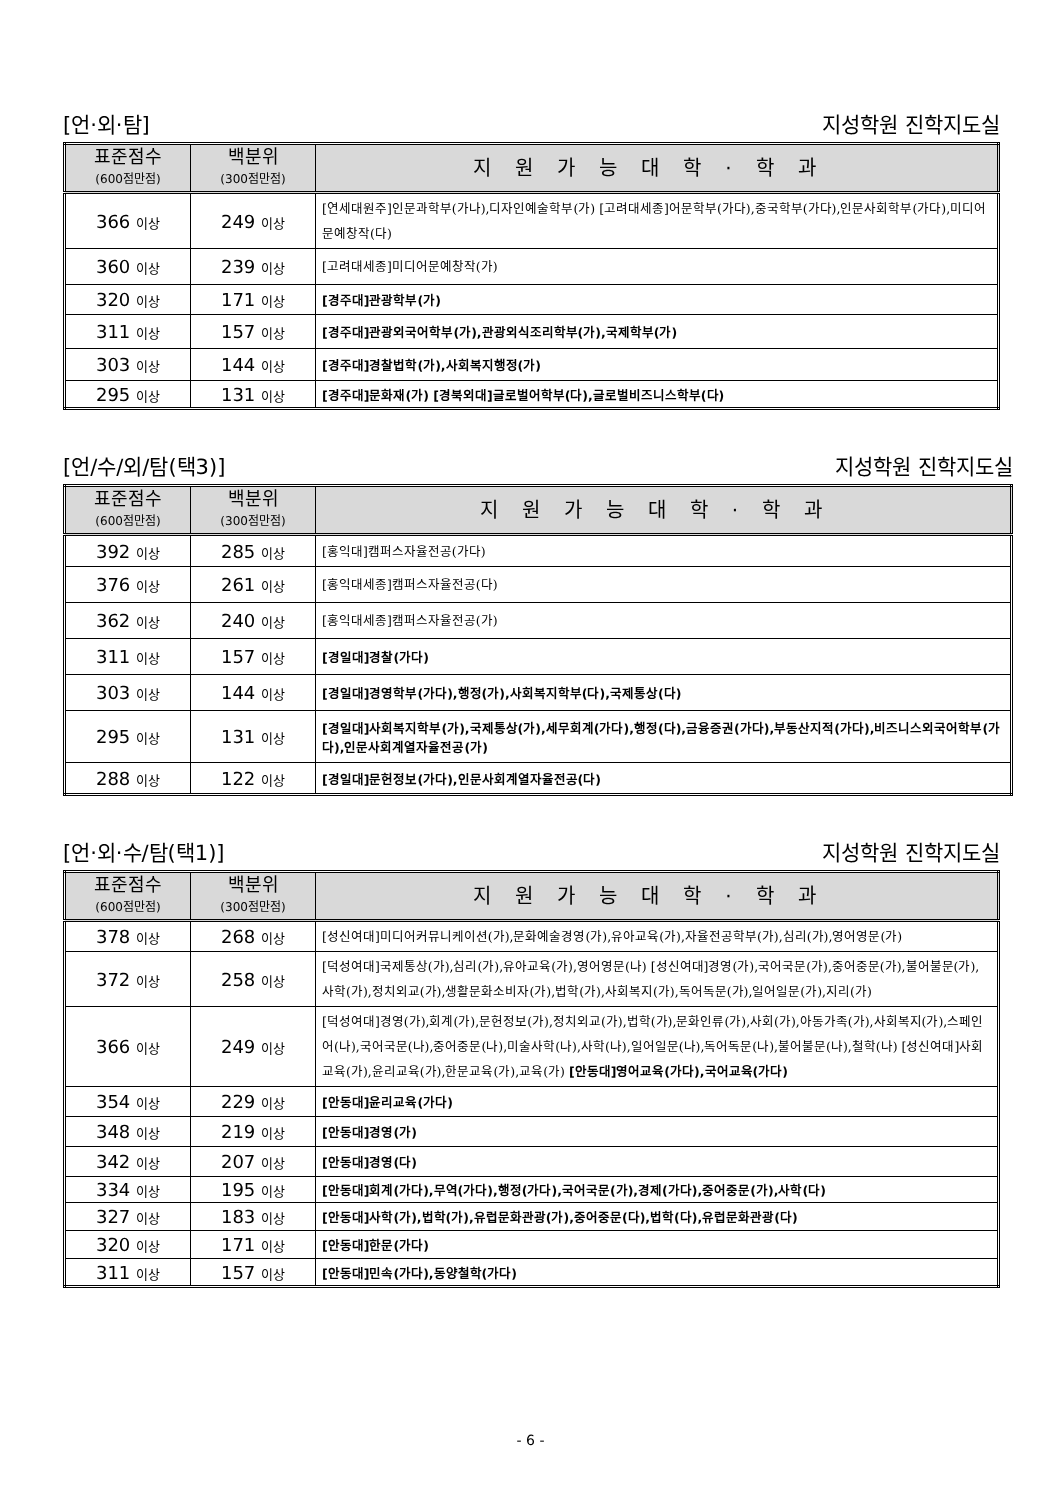[언·외·탐] 지성학원 진학지도실
| 표준점수 (600점만점) | 백분위 (300점만점) | 지원가능대학·학과 |
| --- | --- | --- |
| 366 이상 | 249 이상 | [연세대원주]인문과학부(가나),디자인예술학부(가) [고려대세종]어문학부(가다),중국학부(가다),인문사회학부(가다),미디어문예창작(다) |
| 360 이상 | 239 이상 | [고려대세종]미디어문예창작(가) |
| 320 이상 | 171 이상 | [경주대]관광학부(가) |
| 311 이상 | 157 이상 | [경주대]관광외국어학부(가),관광외식조리학부(가),국제학부(가) |
| 303 이상 | 144 이상 | [경주대]경찰법학(가),사회복지행정(가) |
| 295 이상 | 131 이상 | [경주대]문화재(가) [경북외대]글로벌어학부(다),글로벌비즈니스학부(다) |
[언/수/외/탐(택3)] 지성학원 진학지도실
| 표준점수 (600점만점) | 백분위 (300점만점) | 지원가능대학·학과 |
| --- | --- | --- |
| 392 이상 | 285 이상 | [홍익대]캠퍼스자율전공(가다) |
| 376 이상 | 261 이상 | [홍익대세종]캠퍼스자율전공(다) |
| 362 이상 | 240 이상 | [홍익대세종]캠퍼스자율전공(가) |
| 311 이상 | 157 이상 | [경일대]경찰(가다) |
| 303 이상 | 144 이상 | [경일대]경영학부(가다),행정(가),사회복지학부(다),국제통상(다) |
| 295 이상 | 131 이상 | [경일대]사회복지학부(가),국제통상(가),세무회계(가다),행정(다),금융증권(가다),부동산지적(가다),비즈니스외국어학부(가다),인문사회계열자율전공(가) |
| 288 이상 | 122 이상 | [경일대]문헌정보(가다),인문사회계열자율전공(다) |
[언·외·수/탐(택1)] 지성학원 진학지도실
| 표준점수 (600점만점) | 백분위 (300점만점) | 지원가능대학·학과 |
| --- | --- | --- |
| 378 이상 | 268 이상 | [성신여대]미디어커뮤니케이션(가),문화예술경영(가),유아교육(가),자율전공학부(가),심리(가),영어영문(가) |
| 372 이상 | 258 이상 | [덕성여대]국제통상(가),심리(가),유아교육(가),영어영문(나) [성신여대]경영(가),국어국문(가),중어중문(가),불어불문(가),사학(가),정치외교(가),생활문화소비자(가),법학(가),사회복지(가),독어독문(가),일어일문(가),지리(가) |
| 366 이상 | 249 이상 | [덕성여대]경영(가),회계(가),문헌정보(가),정치외교(가),법학(가),문화인류(가),사회(가),아동가족(가),사회복지(가),스페인어(나),국어국문(나),중어중문(나),미술사학(나),사학(나),일어일문(나),독어독문(나),불어불문(나),철학(나) [성신여대]사회교육(가),윤리교육(가),한문교육(가),교육(가) [안동대]영어교육(가다),국어교육(가다) |
| 354 이상 | 229 이상 | [안동대]윤리교육(가다) |
| 348 이상 | 219 이상 | [안동대]경영(가) |
| 342 이상 | 207 이상 | [안동대]경영(다) |
| 334 이상 | 195 이상 | [안동대]회계(가다),무역(가다),행정(가다),국어국문(가),경제(가다),중어중문(가),사학(다) |
| 327 이상 | 183 이상 | [안동대]사학(가),법학(가),유럽문화관광(가),중어중문(다),법학(다),유럽문화관광(다) |
| 320 이상 | 171 이상 | [안동대]한문(가다) |
| 311 이상 | 157 이상 | [안동대]민속(가다),동양철학(가다) |
- 6 -